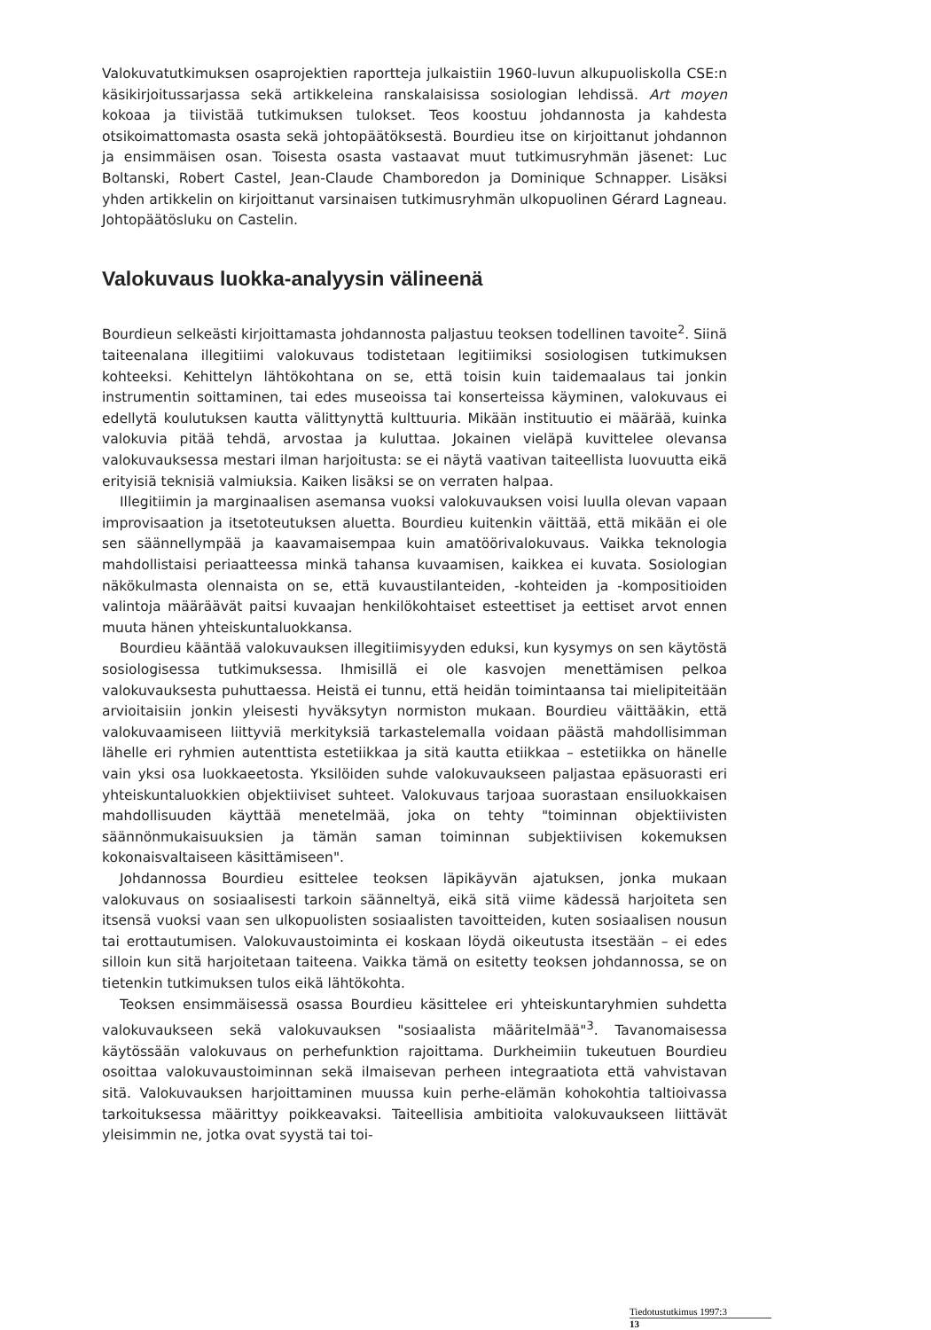Valokuvatutkimuksen osaprojektien raportteja julkaistiin 1960-luvun alkupuoliskolla CSE:n käsikirjoitussarjassa sekä artikkeleina ranskalaisissa sosiologian lehdissä. Art moyen kokoaa ja tiivistää tutkimuksen tulokset. Teos koostuu johdannosta ja kahdesta otsikoimattomasta osasta sekä johtopäätöksestä. Bourdieu itse on kirjoittanut johdannon ja ensimmäisen osan. Toisesta osasta vastaavat muut tutkimusryhmän jäsenet: Luc Boltanski, Robert Castel, Jean-Claude Chamboredon ja Dominique Schnapper. Lisäksi yhden artikkelin on kirjoittanut varsinaisen tutkimusryhmän ulkopuolinen Gérard Lagneau. Johtopäätösluku on Castelin.
Valokuvaus luokka-analyysin välineenä
Bourdieun selkeästi kirjoittamasta johdannosta paljastuu teoksen todellinen tavoite<sup>2</sup>. Siinä taiteenalana illegitiimi valokuvaus todistetaan legitiimiksi sosiologisen tutkimuksen kohteeksi. Kehittelyn lähtökohtana on se, että toisin kuin taidemaalaus tai jonkin instrumentin soittaminen, tai edes museoissa tai konserteissa käyminen, valokuvaus ei edellytä koulutuksen kautta välittynyttä kulttuuria. Mikään instituutio ei määrää, kuinka valokuvia pitää tehdä, arvostaa ja kuluttaa. Jokainen vieläpä kuvittelee olevansa valokuvauksessa mestari ilman harjoitusta: se ei näytä vaativan taiteellista luovuutta eikä erityisiä teknisiä valmiuksia. Kaiken lisäksi se on verraten halpaa.
Illegitiimin ja marginaalisen asemansa vuoksi valokuvauksen voisi luulla olevan vapaan improvisaation ja itsetoteutuksen aluetta. Bourdieu kuitenkin väittää, että mikään ei ole sen säännellympää ja kaavamaisempaa kuin amatöörivalokuvaus. Vaikka teknologia mahdollistaisi periaatteessa minkä tahansa kuvaamisen, kaikkea ei kuvata. Sosiologian näkökulmasta olennaista on se, että kuvaustilanteiden, -kohteiden ja -kompositioiden valintoja määräävät paitsi kuvaajan henkilökohtaiset esteettiset ja eettiset arvot ennen muuta hänen yhteiskuntaluokkansa.
Bourdieu kääntää valokuvauksen illegitiimisyyden eduksi, kun kysymys on sen käytöstä sosiologisessa tutkimuksessa. Ihmisillä ei ole kasvojen menettämisen pelkoa valokuvauksesta puhuttaessa. Heistä ei tunnu, että heidän toimintaansa tai mielipiteitään arvioitaisiin jonkin yleisesti hyväksytyn normiston mukaan. Bourdieu väittääkin, että valokuvaamiseen liittyviä merkityksiä tarkastelemalla voidaan päästä mahdollisimman lähelle eri ryhmien autenttista estetiikkaa ja sitä kautta etiikkaa – estetiikka on hänelle vain yksi osa luokkaeetosta. Yksilöiden suhde valokuvaukseen paljastaa epäsuorasti eri yhteiskuntaluokkien objektiiviset suhteet. Valokuvaus tarjoaa suorastaan ensiluokkaisen mahdollisuuden käyttää menetelmää, joka on tehty "toiminnan objektiivisten säännönmukaisuuksien ja tämän saman toiminnan subjektiivisen kokemuksen kokonaisvaltaiseen käsittämiseen".
Johdannossa Bourdieu esittelee teoksen läpikäyvän ajatuksen, jonka mukaan valokuvaus on sosiaalisesti tarkoin säänneltyä, eikä sitä viime kädessä harjoiteta sen itsensä vuoksi vaan sen ulkopuolisten sosiaalisten tavoitteiden, kuten sosiaalisen nousun tai erottautumisen. Valokuvaustoiminta ei koskaan löydä oikeutusta itsestään – ei edes silloin kun sitä harjoitetaan taiteena. Vaikka tämä on esitetty teoksen johdannossa, se on tietenkin tutkimuksen tulos eikä lähtökohta.
Teoksen ensimmäisessä osassa Bourdieu käsittelee eri yhteiskuntaryhmien suhdetta valokuvaukseen sekä valokuvauksen "sosiaalista määritelmää"<sup>3</sup>. Tavanomaisessa käytössään valokuvaus on perhefunktion rajoittama. Durkheimiin tukeutuen Bourdieu osoittaa valokuvaustoiminnan sekä ilmaisevan perheen integraatiota että vahvistavan sitä. Valokuvauksen harjoittaminen muussa kuin perhe-elämän kohokohtia taltioivassa tarkoituksessa määrittyy poikkeavaksi. Taiteellisia ambitioita valokuvaukseen liittävät yleisimmin ne, jotka ovat syystä tai toi-
Tiedotustutkimus 1997:3
13